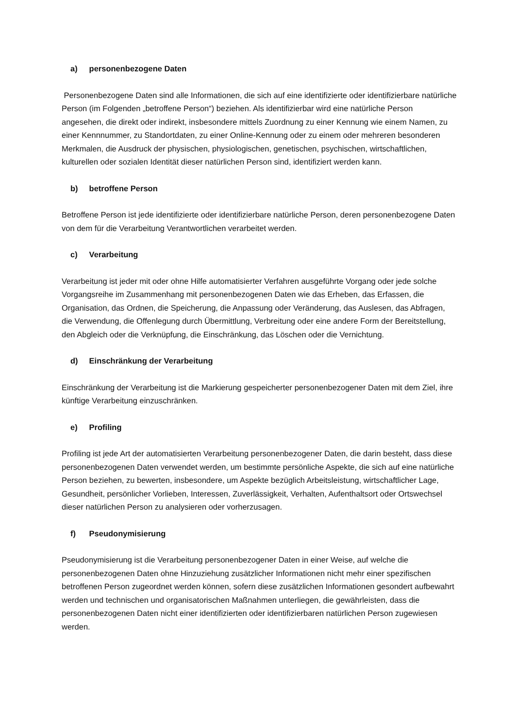a) personenbezogene Daten
Personenbezogene Daten sind alle Informationen, die sich auf eine identifizierte oder identifizierbare natürliche Person (im Folgenden „betroffene Person“) beziehen. Als identifizierbar wird eine natürliche Person angesehen, die direkt oder indirekt, insbesondere mittels Zuordnung zu einer Kennung wie einem Namen, zu einer Kennnummer, zu Standortdaten, zu einer Online-Kennung oder zu einem oder mehreren besonderen Merkmalen, die Ausdruck der physischen, physiologischen, genetischen, psychischen, wirtschaftlichen, kulturellen oder sozialen Identität dieser natürlichen Person sind, identifiziert werden kann.
b) betroffene Person
Betroffene Person ist jede identifizierte oder identifizierbare natürliche Person, deren personenbezogene Daten von dem für die Verarbeitung Verantwortlichen verarbeitet werden.
c) Verarbeitung
Verarbeitung ist jeder mit oder ohne Hilfe automatisierter Verfahren ausgeführte Vorgang oder jede solche Vorgangsreihe im Zusammenhang mit personenbezogenen Daten wie das Erheben, das Erfassen, die Organisation, das Ordnen, die Speicherung, die Anpassung oder Veränderung, das Auslesen, das Abfragen, die Verwendung, die Offenlegung durch Übermittlung, Verbreitung oder eine andere Form der Bereitstellung, den Abgleich oder die Verknüpfung, die Einschränkung, das Löschen oder die Vernichtung.
d) Einschränkung der Verarbeitung
Einschränkung der Verarbeitung ist die Markierung gespeicherter personenbezogener Daten mit dem Ziel, ihre künftige Verarbeitung einzuschränken.
e) Profiling
Profiling ist jede Art der automatisierten Verarbeitung personenbezogener Daten, die darin besteht, dass diese personenbezogenen Daten verwendet werden, um bestimmte persönliche Aspekte, die sich auf eine natürliche Person beziehen, zu bewerten, insbesondere, um Aspekte bezüglich Arbeitsleistung, wirtschaftlicher Lage, Gesundheit, persönlicher Vorlieben, Interessen, Zuverlässigkeit, Verhalten, Aufenthaltsort oder Ortswechsel dieser natürlichen Person zu analysieren oder vorherzusagen.
f) Pseudonymisierung
Pseudonymisierung ist die Verarbeitung personenbezogener Daten in einer Weise, auf welche die personenbezogenen Daten ohne Hinzuziehung zusätzlicher Informationen nicht mehr einer spezifischen betroffenen Person zugeordnet werden können, sofern diese zusätzlichen Informationen gesondert aufbewahrt werden und technischen und organisatorischen Maßnahmen unterliegen, die gewährleisten, dass die personenbezogenen Daten nicht einer identifizierten oder identifizierbaren natürlichen Person zugewiesen werden.